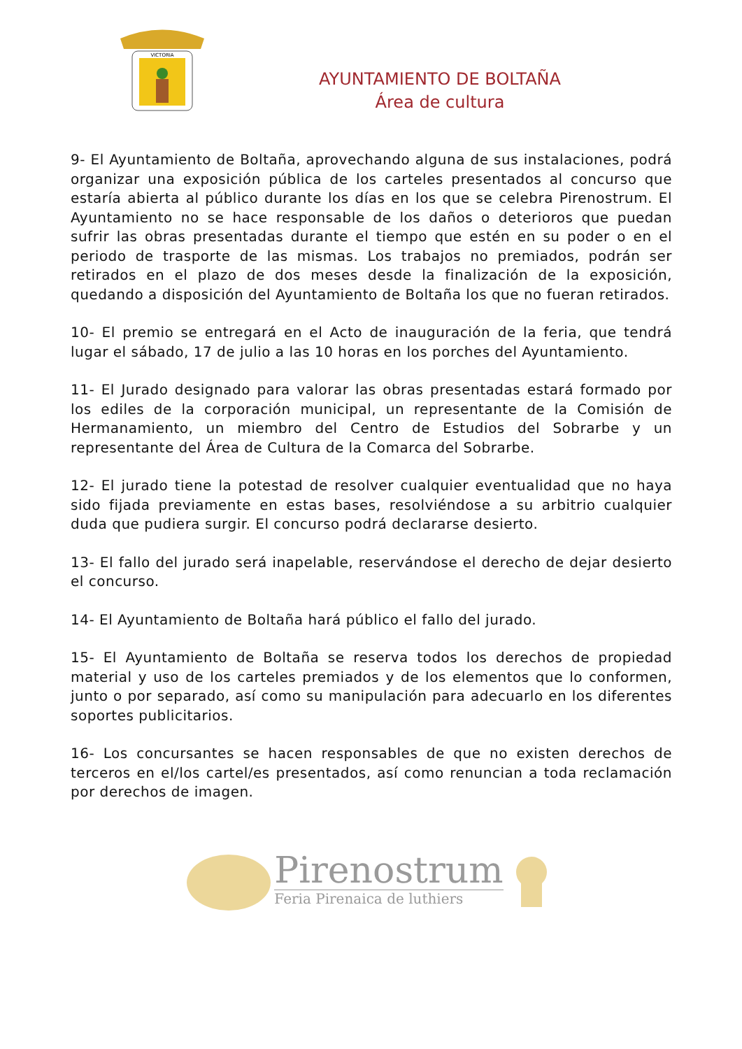VICTORIA
AYUNTAMIENTO DE BOLTAÑA
Área de cultura
9- El Ayuntamiento de Boltaña, aprovechando alguna de sus instalaciones, podrá organizar una exposición pública de los carteles presentados al concurso que estaría abierta al público durante los días en los que se celebra Pirenostrum. El Ayuntamiento no se hace responsable de los daños o deterioros que puedan sufrir las obras presentadas durante el tiempo que estén en su poder o en el periodo de trasporte de las mismas. Los trabajos no premiados, podrán ser retirados en el plazo de dos meses desde la finalización de la exposición, quedando a disposición del Ayuntamiento de Boltaña los que no fueran retirados.
10- El premio se entregará en el Acto de inauguración de la feria, que tendrá lugar el sábado, 17 de julio a las 10 horas en los porches del Ayuntamiento.
11- El Jurado designado para valorar las obras presentadas estará formado por los ediles de la corporación municipal, un representante de la Comisión de Hermanamiento, un miembro del Centro de Estudios del Sobrarbe y un representante del Área de Cultura de la Comarca del Sobrarbe.
12- El jurado tiene la potestad de resolver cualquier eventualidad que no haya sido fijada previamente en estas bases, resolviéndose a su arbitrio cualquier duda que pudiera surgir. El concurso podrá declararse desierto.
13- El fallo del jurado será inapelable, reservándose el derecho de dejar desierto el concurso.
14- El Ayuntamiento de Boltaña hará público el fallo del jurado.
15- El Ayuntamiento de Boltaña se reserva todos los derechos de propiedad material y uso de los carteles premiados y de los elementos que lo conformen, junto o por separado, así como su manipulación para adecuarlo en los diferentes soportes publicitarios.
16- Los concursantes se hacen responsables de que no existen derechos de terceros en el/los cartel/es presentados, así como renuncian a toda reclamación por derechos de imagen.
Pirenostrum
Feria Pirenaica de luthiers